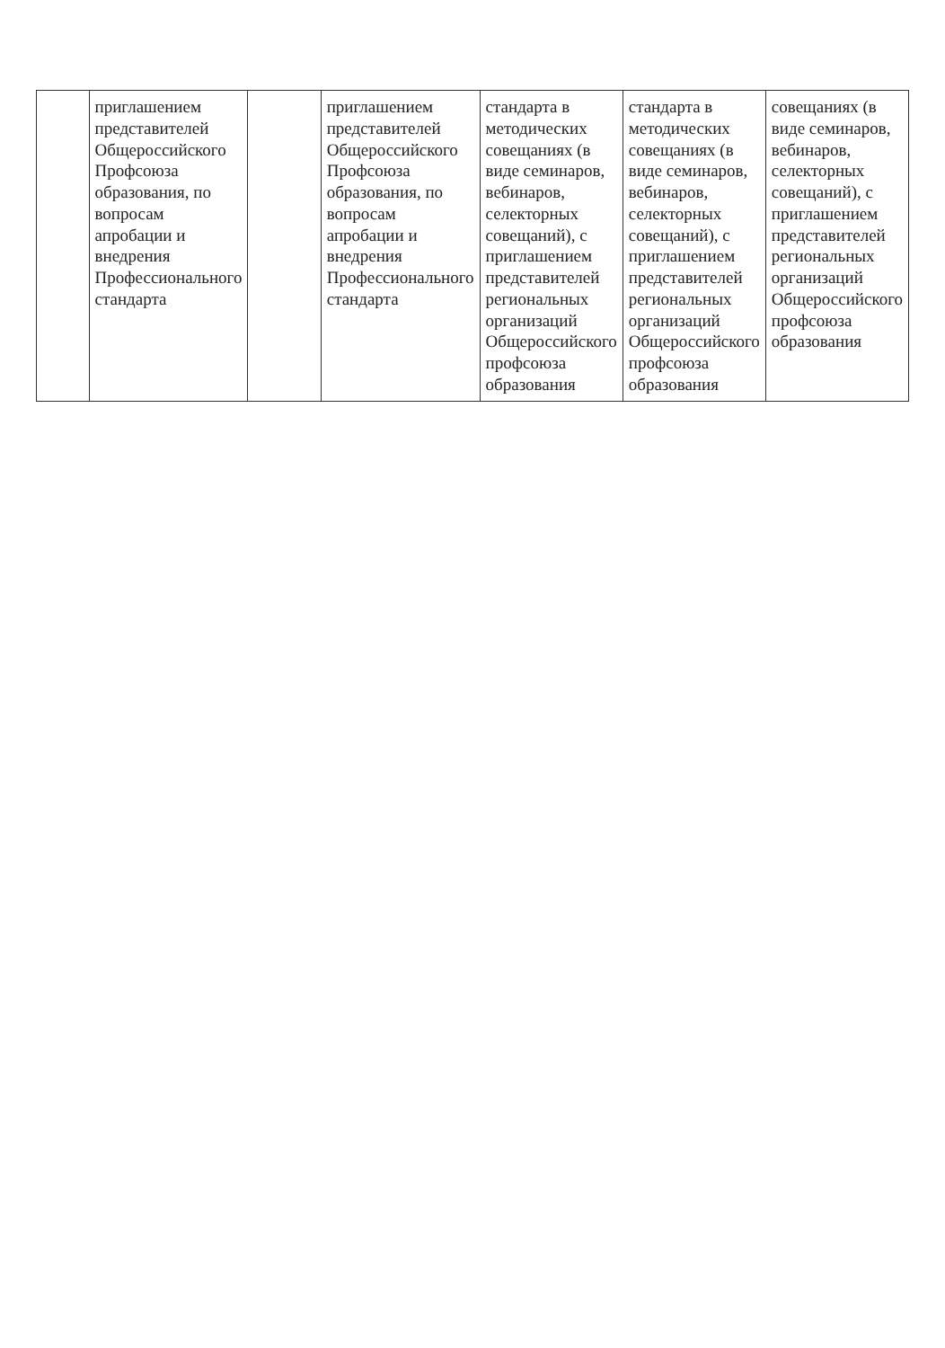| | приглашением представителей Общероссийского Профсоюза образования, по вопросам апробации и внедрения Профессионального стандарта | | приглашением представителей Общероссийского Профсоюза образования, по вопросам апробации и внедрения Профессионального стандарта | стандарта в методических совещаниях (в виде семинаров, вебинаров, селекторных совещаний), с приглашением представителей региональных организаций Общероссийского профсоюза образования | стандарта в методических совещаниях (в виде семинаров, вебинаров, селекторных совещаний), с приглашением представителей региональных организаций Общероссийского профсоюза образования | совещаниях (в виде семинаров, вебинаров, селекторных совещаний), с приглашением представителей региональных организаций Общероссийского профсоюза образования |